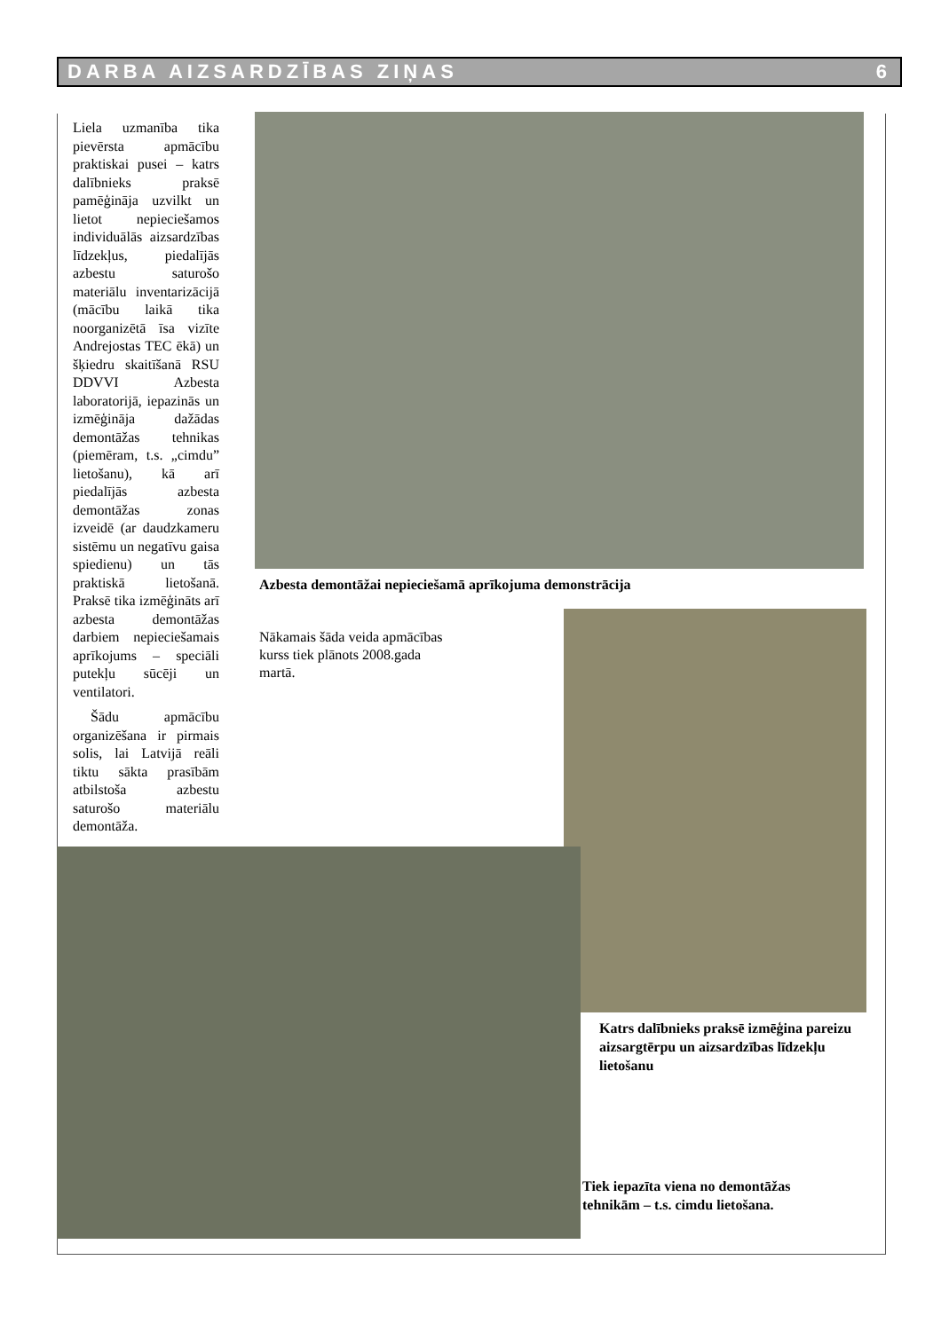DARBA AIZSARDZĪBAS ZIŅAS 6
Liela uzmanība tika pievērsta apmācību praktiskai pusei – katrs dalībnieks praksē pamēģināja uzvilkt un lietot nepieciešamos individuālās aizsardzības līdzekļus, piedalījās azbestu saturošo materiālu inventarizācijā (mācību laikā tika noorganizētā īsa vizīte Andrejostas TEC ēkā) un šķiedru skaitīšanā RSU DDVVI Azbesta laboratorijā, iepazinās un izmēģināja dažādas demontāžas tehnikas (piemēram, t.s. „cimdu” lietošanu), kā arī piedalījās azbesta demontāžas zonas izveidē (ar daudzkameru sistēmu un negatīvu gaisa spiedienu) un tās praktiskā lietošanā. Praksē tika izmēģināts arī azbesta demontāžas darbiem nepieciešamais aprīkojums – speciāli putekļu sūcēji un ventilatori.
Šādu apmācību organizēšana ir pirmais solis, lai Latvijā reāli tiktu sākta prasībām atbilstoša azbestu saturošo materiālu demontāža.
Azbesta demontāžai nepieciešamā aprīkojuma demonstrācija
Nākamais šāda veida apmācības kurss tiek plānots 2008.gada martā.
Katrs dalībnieks praksē izmēģina pareizu aizsargtērpu un aizsardzības līdzekļu lietošanu
Tiek iepazīta viena no demontāžas tehnikām – t.s. cimdu lietošana.